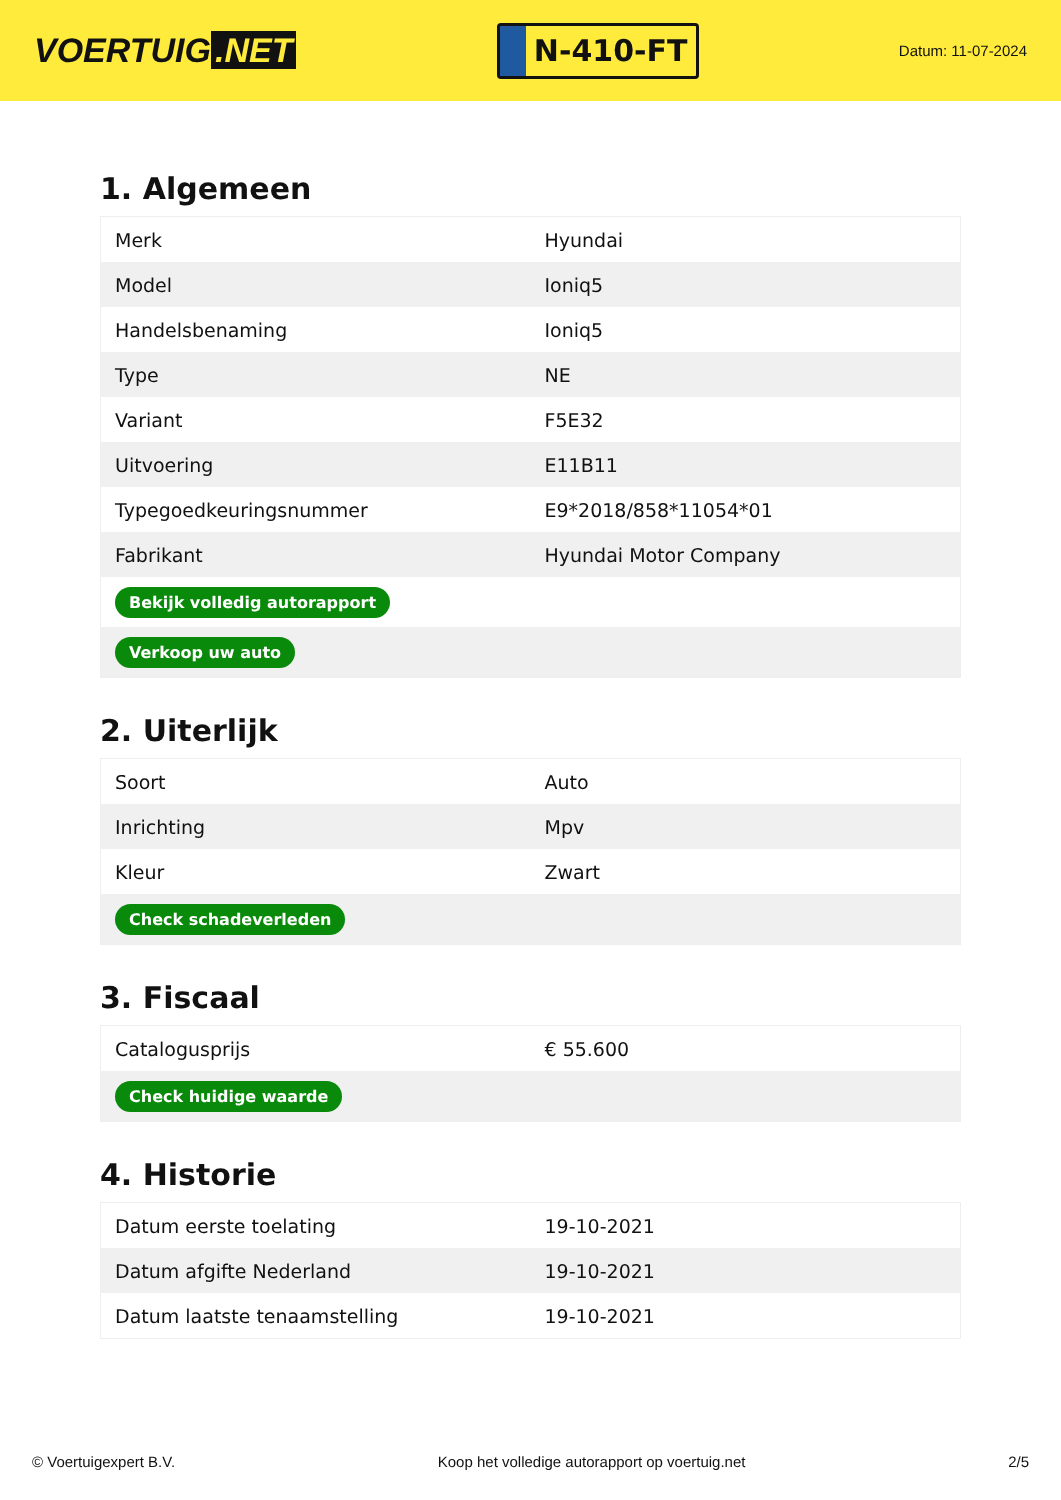VOERTUIG.NET
N-410-FT
Datum: 11-07-2024
1. Algemeen
| Merk | Hyundai |
| Model | Ioniq5 |
| Handelsbenaming | Ioniq5 |
| Type | NE |
| Variant | F5E32 |
| Uitvoering | E11B11 |
| Typegoedkeuringsnummer | E9*2018/858*11054*01 |
| Fabrikant | Hyundai Motor Company |
| Bekijk volledig autorapport | |
| Verkoop uw auto | |
2. Uiterlijk
| Soort | Auto |
| Inrichting | Mpv |
| Kleur | Zwart |
| Check schadeverleden | |
3. Fiscaal
| Catalogusprijs | € 55.600 |
| Check huidige waarde | |
4. Historie
| Datum eerste toelating | 19-10-2021 |
| Datum afgifte Nederland | 19-10-2021 |
| Datum laatste tenaamstelling | 19-10-2021 |
© Voertuigexpert B.V. Koop het volledige autorapport op voertuig.net 2/5